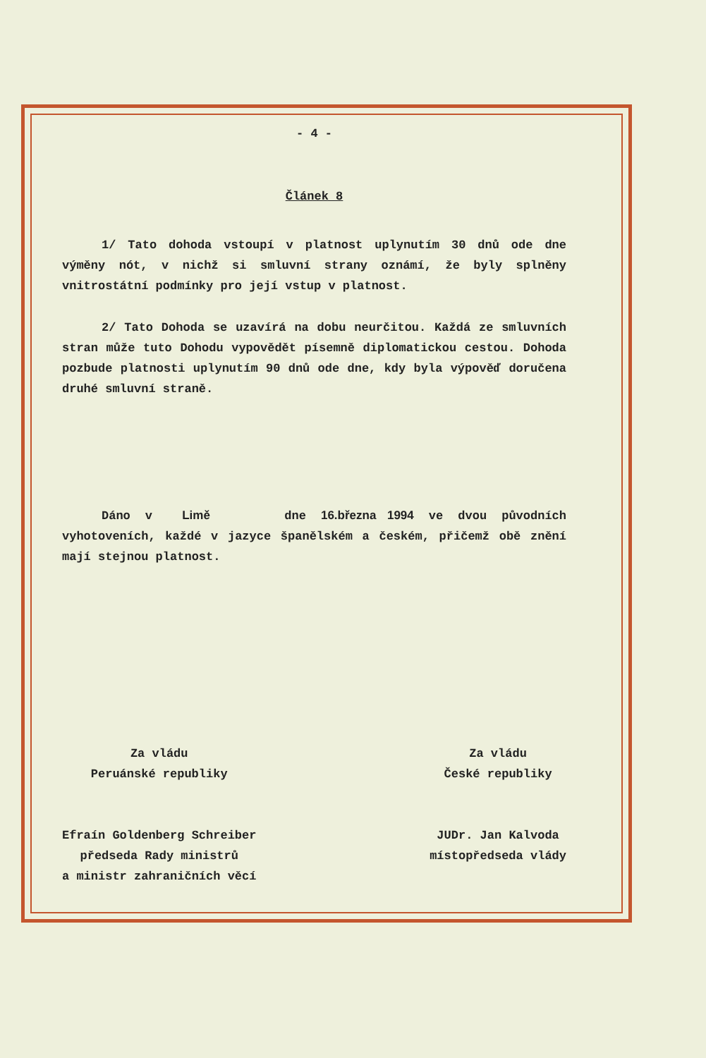- 4 -
Článek 8
1/ Tato dohoda vstoupí v platnost uplynutím 30 dnů ode dne výměny nót, v nichž si smluvní strany oznámí, že byly splněny vnitrostátní podmínky pro její vstup v platnost.
2/ Tato Dohoda se uzavírá na dobu neurčitou. Každá ze smluvních stran může tuto Dohodu vypovědět písemně diplomatickou cestou. Dohoda pozbude platnosti uplynutím 90 dnů ode dne, kdy byla výpověď doručena druhé smluvní straně.
Dáno v Limě dne 16.března 1994 ve dvou původních vyhotoveních, každé v jazyce španělském a českém, přičemž obě znění mají stejnou platnost.
Za vládu
Peruánské republiky
Efraín Goldenberg Schreiber
předseda Rady ministrů
a ministr zahraničních věcí
Za vládu
České republiky
JUDr. Jan Kalvoda
místopředseda vlády